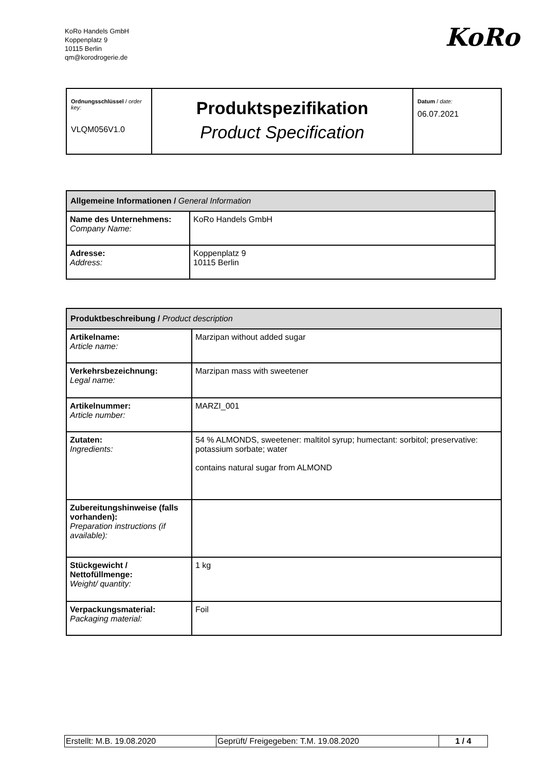KoRo Handels GmbH
Koppenplatz 9
10115 Berlin
qm@korodrogerie.de
KoRo
| Ordnungsschlüssel / order key: VLQM056V1.0 | Produktspezifikation Product Specification | Datum / date: 06.07.2021 |
| Allgemeine Informationen / General Information | |
| --- | --- |
| Name des Unternehmens: Company Name: | KoRo Handels GmbH |
| Adresse: Address: | Koppenplatz 9 10115 Berlin |
| Produktbeschreibung / Product description | |
| --- | --- |
| Artikelname: Article name: | Marzipan without added sugar |
| Verkehrsbezeichnung: Legal name: | Marzipan mass with sweetener |
| Artikelnummer: Article number: | MARZI_001 |
| Zutaten: Ingredients: | 54 % ALMONDS, sweetener: maltitol syrup; humectant: sorbitol; preservative: potassium sorbate; water contains natural sugar from ALMOND |
| Zubereitungshinweise (falls vorhanden): Preparation instructions (if available): | |
| Stückgewicht / Nettofüllmenge: Weight/ quantity: | 1 kg |
| Verpackungsmaterial: Packaging material: | Foil |
| Erstellt: M.B. 19.08.2020 | Geprüft/ Freigegeben: T.M. 19.08.2020 | 1 / 4 |